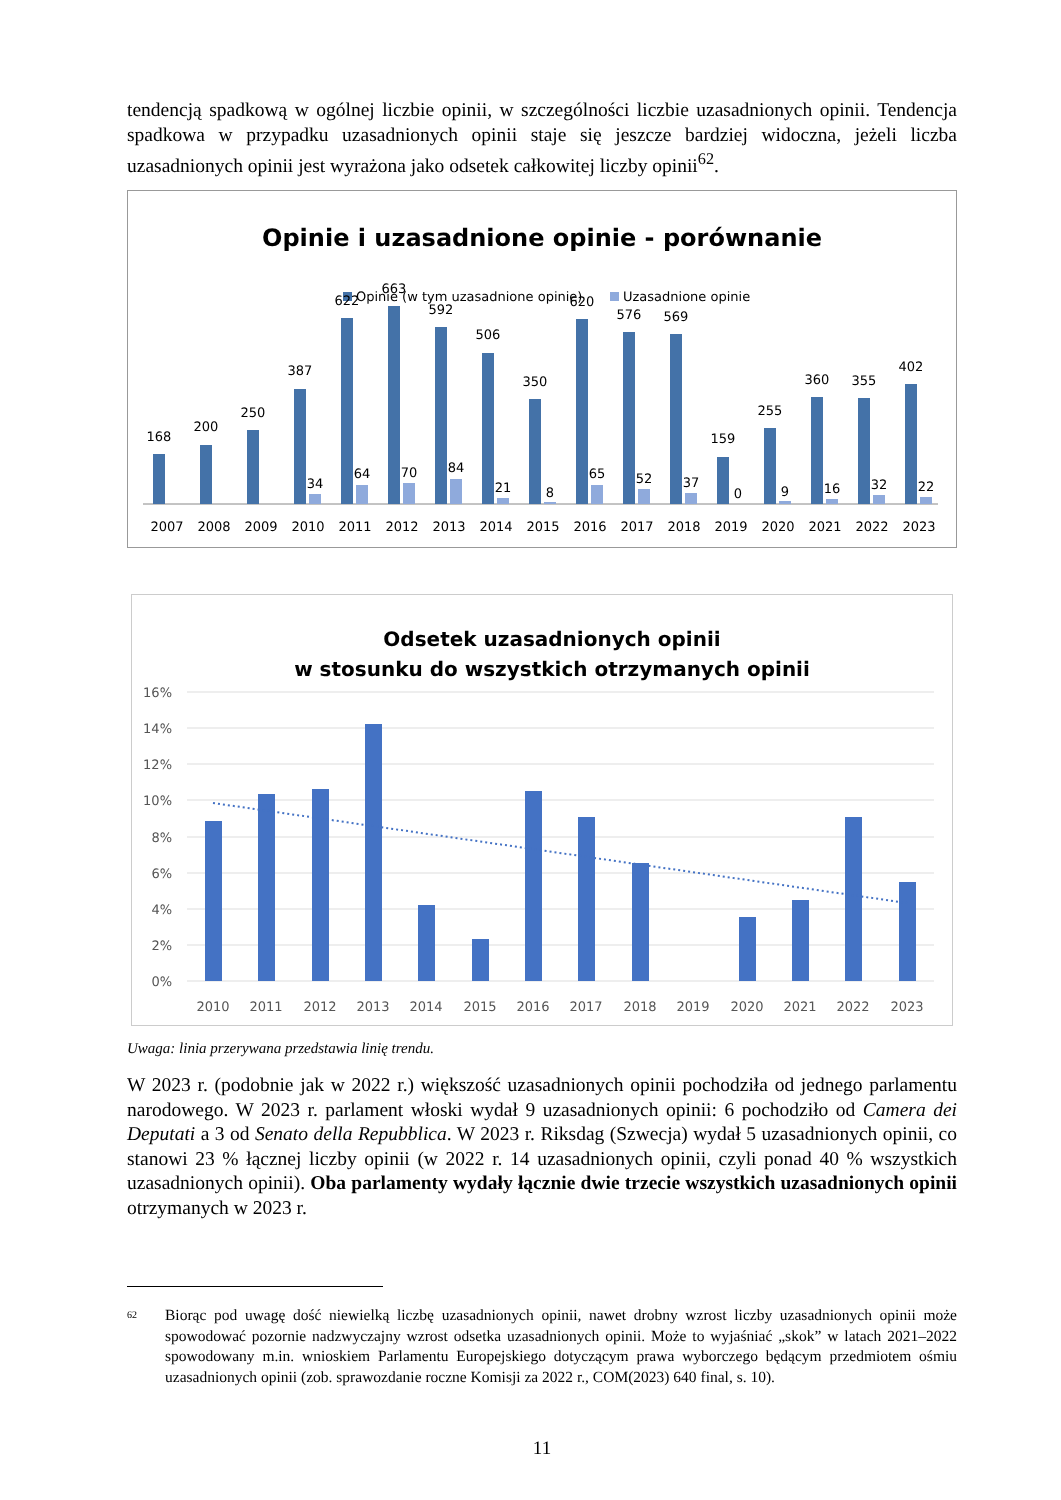tendencją spadkową w ogólnej liczbie opinii, w szczególności liczbie uzasadnionych opinii. Tendencja spadkowa w przypadku uzasadnionych opinii staje się jeszcze bardziej widoczna, jeżeli liczba uzasadnionych opinii jest wyrażona jako odsetek całkowitej liczby opinii<sup>62</sup>.
Opinie i uzasadnione opinie - porównanie
Opinie (w tym uzasadnione opinie)
Uzasadnione opinie
168
2007
200
2008
250
2009
387
34
2010
622
64
2011
663
70
2012
592
84
2013
506
21
2014
350
8
2015
620
65
2016
576
52
2017
569
37
2018
159
0
2019
255
9
2020
360
16
2021
355
32
2022
402
22
2023
Odsetek uzasadnionych opinii
w stosunku do wszystkich otrzymanych opinii
16%
14%
12%
10%
8%
6%
4%
2%
0%
2010
2011
2012
2013
2014
2015
2016
2017
2018
2019
2020
2021
2022
2023
Uwaga: linia przerywana przedstawia linię trendu.
W 2023 r. (podobnie jak w 2022 r.) większość uzasadnionych opinii pochodziła od jednego parlamentu narodowego. W 2023 r. parlament włoski wydał 9 uzasadnionych opinii: 6 pochodziło od Camera dei Deputati a 3 od Senato della Repubblica. W 2023 r. Riksdag (Szwecja) wydał 5 uzasadnionych opinii, co stanowi 23 % łącznej liczby opinii (w 2022 r. 14 uzasadnionych opinii, czyli ponad 40 % wszystkich uzasadnionych opinii). Oba parlamenty wydały łącznie dwie trzecie wszystkich uzasadnionych opinii otrzymanych w 2023 r.
<sup>62</sup>
Biorąc pod uwagę dość niewielką liczbę uzasadnionych opinii, nawet drobny wzrost liczby uzasadnionych opinii może spowodować pozornie nadzwyczajny wzrost odsetka uzasadnionych opinii. Może to wyjaśniać „skok” w latach 2021–2022 spowodowany m.in. wnioskiem Parlamentu Europejskiego dotyczącym prawa wyborczego będącym przedmiotem ośmiu uzasadnionych opinii (zob. sprawozdanie roczne Komisji za 2022 r., COM(2023) 640 final, s. 10).
11